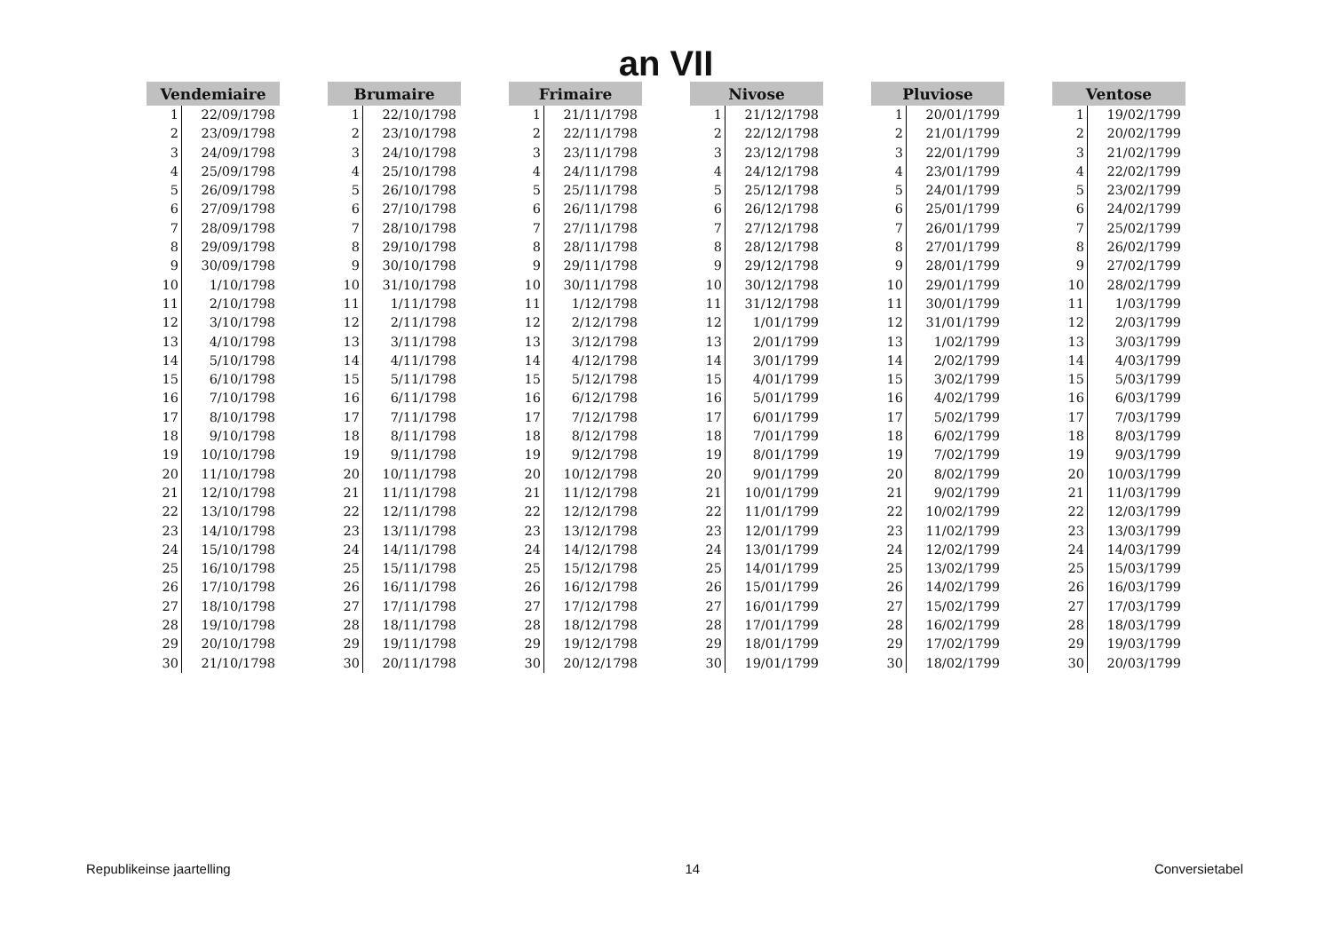an VII
| Vendemiaire | |
| --- | --- |
| 1 | 22/09/1798 |
| 2 | 23/09/1798 |
| 3 | 24/09/1798 |
| 4 | 25/09/1798 |
| 5 | 26/09/1798 |
| 6 | 27/09/1798 |
| 7 | 28/09/1798 |
| 8 | 29/09/1798 |
| 9 | 30/09/1798 |
| 10 | 1/10/1798 |
| 11 | 2/10/1798 |
| 12 | 3/10/1798 |
| 13 | 4/10/1798 |
| 14 | 5/10/1798 |
| 15 | 6/10/1798 |
| 16 | 7/10/1798 |
| 17 | 8/10/1798 |
| 18 | 9/10/1798 |
| 19 | 10/10/1798 |
| 20 | 11/10/1798 |
| 21 | 12/10/1798 |
| 22 | 13/10/1798 |
| 23 | 14/10/1798 |
| 24 | 15/10/1798 |
| 25 | 16/10/1798 |
| 26 | 17/10/1798 |
| 27 | 18/10/1798 |
| 28 | 19/10/1798 |
| 29 | 20/10/1798 |
| 30 | 21/10/1798 |
| Brumaire | |
| --- | --- |
| 1 | 22/10/1798 |
| 2 | 23/10/1798 |
| 3 | 24/10/1798 |
| 4 | 25/10/1798 |
| 5 | 26/10/1798 |
| 6 | 27/10/1798 |
| 7 | 28/10/1798 |
| 8 | 29/10/1798 |
| 9 | 30/10/1798 |
| 10 | 31/10/1798 |
| 11 | 1/11/1798 |
| 12 | 2/11/1798 |
| 13 | 3/11/1798 |
| 14 | 4/11/1798 |
| 15 | 5/11/1798 |
| 16 | 6/11/1798 |
| 17 | 7/11/1798 |
| 18 | 8/11/1798 |
| 19 | 9/11/1798 |
| 20 | 10/11/1798 |
| 21 | 11/11/1798 |
| 22 | 12/11/1798 |
| 23 | 13/11/1798 |
| 24 | 14/11/1798 |
| 25 | 15/11/1798 |
| 26 | 16/11/1798 |
| 27 | 17/11/1798 |
| 28 | 18/11/1798 |
| 29 | 19/11/1798 |
| 30 | 20/11/1798 |
| Frimaire | |
| --- | --- |
| 1 | 21/11/1798 |
| 2 | 22/11/1798 |
| 3 | 23/11/1798 |
| 4 | 24/11/1798 |
| 5 | 25/11/1798 |
| 6 | 26/11/1798 |
| 7 | 27/11/1798 |
| 8 | 28/11/1798 |
| 9 | 29/11/1798 |
| 10 | 30/11/1798 |
| 11 | 1/12/1798 |
| 12 | 2/12/1798 |
| 13 | 3/12/1798 |
| 14 | 4/12/1798 |
| 15 | 5/12/1798 |
| 16 | 6/12/1798 |
| 17 | 7/12/1798 |
| 18 | 8/12/1798 |
| 19 | 9/12/1798 |
| 20 | 10/12/1798 |
| 21 | 11/12/1798 |
| 22 | 12/12/1798 |
| 23 | 13/12/1798 |
| 24 | 14/12/1798 |
| 25 | 15/12/1798 |
| 26 | 16/12/1798 |
| 27 | 17/12/1798 |
| 28 | 18/12/1798 |
| 29 | 19/12/1798 |
| 30 | 20/12/1798 |
| Nivose | |
| --- | --- |
| 1 | 21/12/1798 |
| 2 | 22/12/1798 |
| 3 | 23/12/1798 |
| 4 | 24/12/1798 |
| 5 | 25/12/1798 |
| 6 | 26/12/1798 |
| 7 | 27/12/1798 |
| 8 | 28/12/1798 |
| 9 | 29/12/1798 |
| 10 | 30/12/1798 |
| 11 | 31/12/1798 |
| 12 | 1/01/1799 |
| 13 | 2/01/1799 |
| 14 | 3/01/1799 |
| 15 | 4/01/1799 |
| 16 | 5/01/1799 |
| 17 | 6/01/1799 |
| 18 | 7/01/1799 |
| 19 | 8/01/1799 |
| 20 | 9/01/1799 |
| 21 | 10/01/1799 |
| 22 | 11/01/1799 |
| 23 | 12/01/1799 |
| 24 | 13/01/1799 |
| 25 | 14/01/1799 |
| 26 | 15/01/1799 |
| 27 | 16/01/1799 |
| 28 | 17/01/1799 |
| 29 | 18/01/1799 |
| 30 | 19/01/1799 |
| Pluviose | |
| --- | --- |
| 1 | 20/01/1799 |
| 2 | 21/01/1799 |
| 3 | 22/01/1799 |
| 4 | 23/01/1799 |
| 5 | 24/01/1799 |
| 6 | 25/01/1799 |
| 7 | 26/01/1799 |
| 8 | 27/01/1799 |
| 9 | 28/01/1799 |
| 10 | 29/01/1799 |
| 11 | 30/01/1799 |
| 12 | 31/01/1799 |
| 13 | 1/02/1799 |
| 14 | 2/02/1799 |
| 15 | 3/02/1799 |
| 16 | 4/02/1799 |
| 17 | 5/02/1799 |
| 18 | 6/02/1799 |
| 19 | 7/02/1799 |
| 20 | 8/02/1799 |
| 21 | 9/02/1799 |
| 22 | 10/02/1799 |
| 23 | 11/02/1799 |
| 24 | 12/02/1799 |
| 25 | 13/02/1799 |
| 26 | 14/02/1799 |
| 27 | 15/02/1799 |
| 28 | 16/02/1799 |
| 29 | 17/02/1799 |
| 30 | 18/02/1799 |
| Ventose | |
| --- | --- |
| 1 | 19/02/1799 |
| 2 | 20/02/1799 |
| 3 | 21/02/1799 |
| 4 | 22/02/1799 |
| 5 | 23/02/1799 |
| 6 | 24/02/1799 |
| 7 | 25/02/1799 |
| 8 | 26/02/1799 |
| 9 | 27/02/1799 |
| 10 | 28/02/1799 |
| 11 | 1/03/1799 |
| 12 | 2/03/1799 |
| 13 | 3/03/1799 |
| 14 | 4/03/1799 |
| 15 | 5/03/1799 |
| 16 | 6/03/1799 |
| 17 | 7/03/1799 |
| 18 | 8/03/1799 |
| 19 | 9/03/1799 |
| 20 | 10/03/1799 |
| 21 | 11/03/1799 |
| 22 | 12/03/1799 |
| 23 | 13/03/1799 |
| 24 | 14/03/1799 |
| 25 | 15/03/1799 |
| 26 | 16/03/1799 |
| 27 | 17/03/1799 |
| 28 | 18/03/1799 |
| 29 | 19/03/1799 |
| 30 | 20/03/1799 |
Republikeinse jaartelling 14 Conversietabel